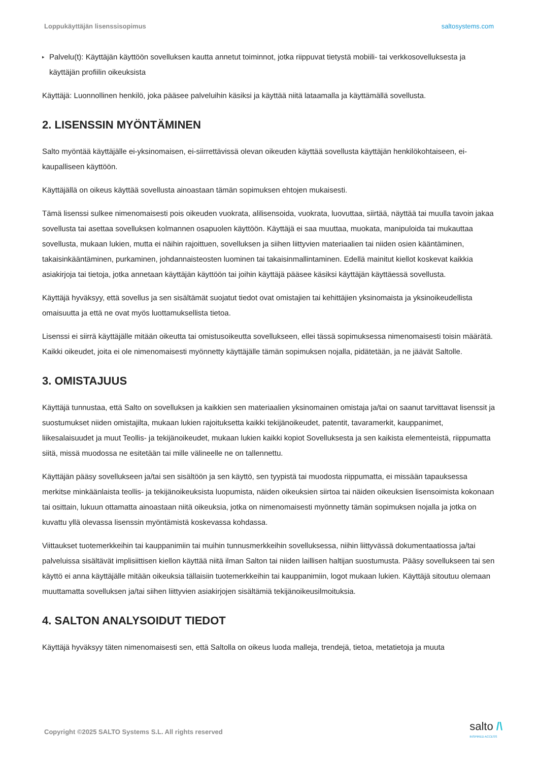Loppukäyttäjän lisenssisopimus saltosystems.com
▸ Palvelu(t): Käyttäjän käyttöön sovelluksen kautta annetut toiminnot, jotka riippuvat tietystä mobiili- tai verkkosovelluksesta ja käyttäjän profiilin oikeuksista
Käyttäjä: Luonnollinen henkilö, joka pääsee palveluihin käsiksi ja käyttää niitä lataamalla ja käyttämällä sovellusta.
2. LISENSSIN MYÖNTÄMINEN
Salto myöntää käyttäjälle ei-yksinomaisen, ei-siirrettävissä olevan oikeuden käyttää sovellusta käyttäjän henkilökohtaiseen, ei-kaupalliseen käyttöön.
Käyttäjällä on oikeus käyttää sovellusta ainoastaan tämän sopimuksen ehtojen mukaisesti.
Tämä lisenssi sulkee nimenomaisesti pois oikeuden vuokrata, alilisensoida, vuokrata, luovuttaa, siirtää, näyttää tai muulla tavoin jakaa sovellusta tai asettaa sovelluksen kolmannen osapuolen käyttöön. Käyttäjä ei saa muuttaa, muokata, manipuloida tai mukauttaa sovellusta, mukaan lukien, mutta ei näihin rajoittuen, sovelluksen ja siihen liittyvien materiaalien tai niiden osien kääntäminen, takaisinkääntäminen, purkaminen, johdannaisteosten luominen tai takaisinmallintaminen. Edellä mainitut kiellot koskevat kaikkia asiakirjoja tai tietoja, jotka annetaan käyttäjän käyttöön tai joihin käyttäjä pääsee käsiksi käyttäjän käyttäessä sovellusta.
Käyttäjä hyväksyy, että sovellus ja sen sisältämät suojatut tiedot ovat omistajien tai kehittäjien yksinomaista ja yksinoikeudellista omaisuutta ja että ne ovat myös luottamuksellista tietoa.
Lisenssi ei siirrä käyttäjälle mitään oikeutta tai omistusoikeutta sovellukseen, ellei tässä sopimuksessa nimenomaisesti toisin määrätä. Kaikki oikeudet, joita ei ole nimenomaisesti myönnetty käyttäjälle tämän sopimuksen nojalla, pidätetään, ja ne jäävät Saltolle.
3. OMISTAJUUS
Käyttäjä tunnustaa, että Salto on sovelluksen ja kaikkien sen materiaalien yksinomainen omistaja ja/tai on saanut tarvittavat lisenssit ja suostumukset niiden omistajilta, mukaan lukien rajoituksetta kaikki tekijänoikeudet, patentit, tavaramerkit, kauppanimet, liikesalaisuudet ja muut Teollis- ja tekijänoikeudet, mukaan lukien kaikki kopiot Sovelluksesta ja sen kaikista elementeistä, riippumatta siitä, missä muodossa ne esitetään tai mille välineelle ne on tallennettu.
Käyttäjän pääsy sovellukseen ja/tai sen sisältöön ja sen käyttö, sen tyypistä tai muodosta riippumatta, ei missään tapauksessa merkitse minkäänlaista teollis- ja tekijänoikeuksista luopumista, näiden oikeuksien siirtoa tai näiden oikeuksien lisensoimista kokonaan tai osittain, lukuun ottamatta ainoastaan niitä oikeuksia, jotka on nimenomaisesti myönnetty tämän sopimuksen nojalla ja jotka on kuvattu yllä olevassa lisenssin myöntämistä koskevassa kohdassa.
Viittaukset tuotemerkkeihin tai kauppanimiin tai muihin tunnusmerkkeihin sovelluksessa, niihin liittyvässä dokumentaatiossa ja/tai palveluissa sisältävät implisiittisen kiellon käyttää niitä ilman Salton tai niiden laillisen haltijan suostumusta. Pääsy sovellukseen tai sen käyttö ei anna käyttäjälle mitään oikeuksia tällaisiin tuotemerkkeihin tai kauppanimiin, logot mukaan lukien. Käyttäjä sitoutuu olemaan muuttamatta sovelluksen ja/tai siihen liittyvien asiakirjojen sisältämiä tekijänoikeusilmoituksia.
4. SALTON ANALYSOIDUT TIEDOT
Käyttäjä hyväksyy täten nimenomaisesti sen, että Saltolla on oikeus luoda malleja, trendejä, tietoa, metatietoja ja muuta
Copyright ©2025 SALTO Systems S.L. All rights reserved
salto /\
INSPIRED ACCESS